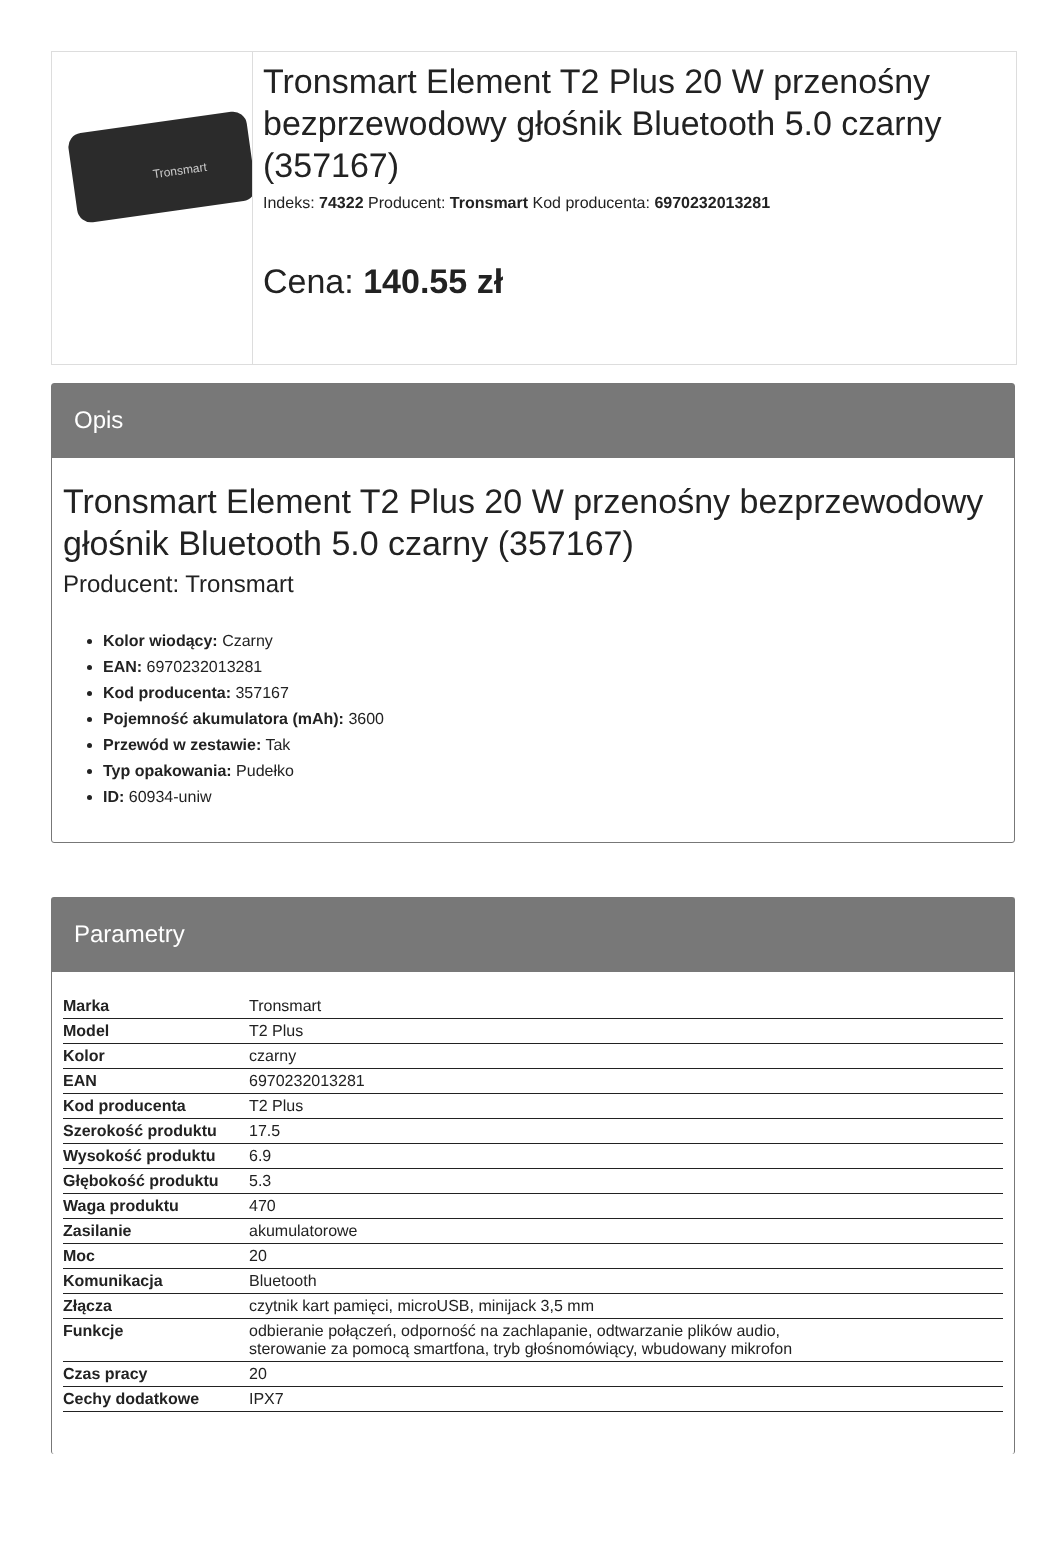Tronsmart
Tronsmart Element T2 Plus 20 W przenośny bezprzewodowy głośnik Bluetooth 5.0 czarny (357167)
Indeks: 74322 Producent: Tronsmart Kod producenta: 6970232013281
Cena: 140.55 zł
Opis
Tronsmart Element T2 Plus 20 W przenośny bezprzewodowy głośnik Bluetooth 5.0 czarny (357167)
Producent: Tronsmart
Kolor wiodący: Czarny
EAN: 6970232013281
Kod producenta: 357167
Pojemność akumulatora (mAh): 3600
Przewód w zestawie: Tak
Typ opakowania: Pudełko
ID: 60934-uniw
Parametry
| Marka | Tronsmart |
| Model | T2 Plus |
| Kolor | czarny |
| EAN | 6970232013281 |
| Kod producenta | T2 Plus |
| Szerokość produktu | 17.5 |
| Wysokość produktu | 6.9 |
| Głębokość produktu | 5.3 |
| Waga produktu | 470 |
| Zasilanie | akumulatorowe |
| Moc | 20 |
| Komunikacja | Bluetooth |
| Złącza | czytnik kart pamięci, microUSB, minijack 3,5 mm |
| Funkcje | odbieranie połączeń, odporność na zachlapanie, odtwarzanie plików audio, sterowanie za pomocą smartfona, tryb głośnomówiący, wbudowany mikrofon |
| Czas pracy | 20 |
| Cechy dodatkowe | IPX7 |